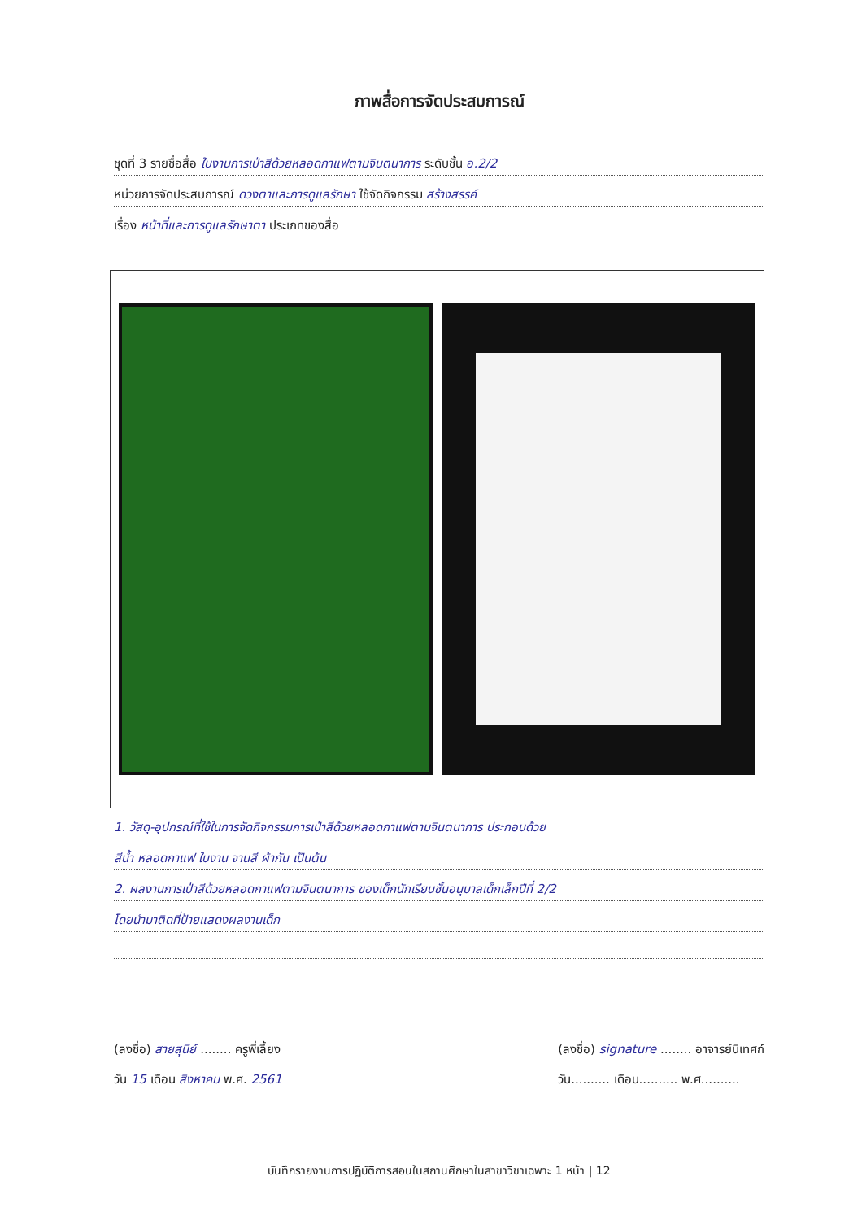ภาพสื่อการจัดประสบการณ์
ชุดที่ 3 รายชื่อสื่อ ใบงานการเป่าสีด้วยหลอดกาแฟตามจินตนาการ ระดับชั้น อ.2/2
หน่วยการจัดประสบการณ์ ดวงตาและการดูแลรักษา ใช้จัดกิจกรรม สร้างสรรค์
เรื่อง หน้าที่และการดูแลรักษาตา ประเภทของสื่อ
1. วัสดุ-อุปกรณ์ที่ใช้ในการจัดกิจกรรมการเป่าสีด้วยหลอดกาแฟตามจินตนาการ ประกอบด้วย
สีน้ำ หลอดกาแฟ ใบงาน จานสี ผ้ากัน เป็นต้น
2. ผลงานการเป่าสีด้วยหลอดกาแฟตามจินตนาการ ของเด็กนักเรียนชั้นอนุบาลเด็กเล็กปีที่ 2/2
โดยนำมาติดที่ป้ายแสดงผลงานเด็ก
(ลงชื่อ) สายสุนีย์ ........ ครูพี่เลี้ยง
วัน 15 เดือน สิงหาคม พ.ศ. 2561
(ลงชื่อ) signature ........ อาจารย์นิเทศก์
วัน.......... เดือน.......... พ.ศ..........
บันทึกรายงานการปฏิบัติการสอนในสถานศึกษาในสาขาวิชาเฉพาะ 1 หน้า | 12